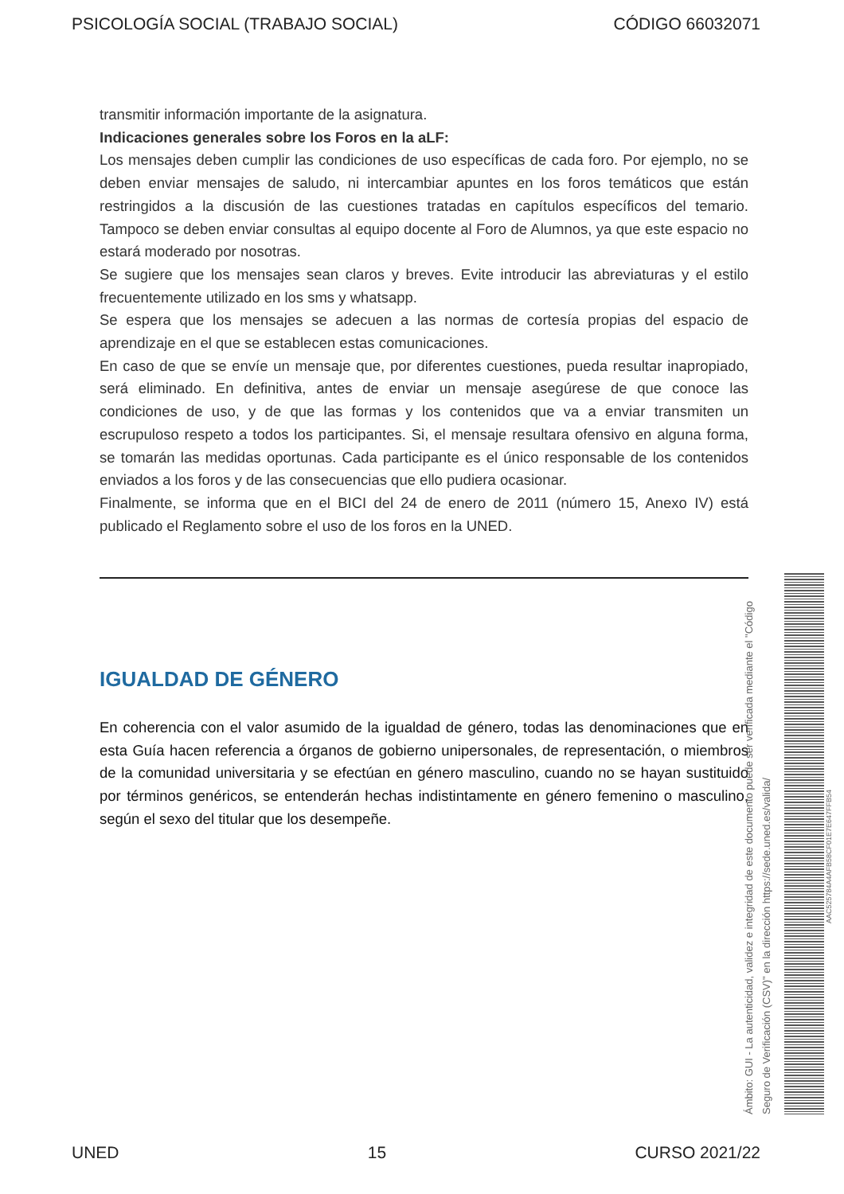PSICOLOGÍA SOCIAL (TRABAJO SOCIAL) CÓDIGO 66032071
transmitir información importante de la asignatura.
Indicaciones generales sobre los Foros en la aLF:
Los mensajes deben cumplir las condiciones de uso específicas de cada foro. Por ejemplo, no se deben enviar mensajes de saludo, ni intercambiar apuntes en los foros temáticos que están restringidos a la discusión de las cuestiones tratadas en capítulos específicos del temario. Tampoco se deben enviar consultas al equipo docente al Foro de Alumnos, ya que este espacio no estará moderado por nosotras.
Se sugiere que los mensajes sean claros y breves. Evite introducir las abreviaturas y el estilo frecuentemente utilizado en los sms y whatsapp.
Se espera que los mensajes se adecuen a las normas de cortesía propias del espacio de aprendizaje en el que se establecen estas comunicaciones.
En caso de que se envíe un mensaje que, por diferentes cuestiones, pueda resultar inapropiado, será eliminado. En definitiva, antes de enviar un mensaje asegúrese de que conoce las condiciones de uso, y de que las formas y los contenidos que va a enviar transmiten un escrupuloso respeto a todos los participantes. Si, el mensaje resultara ofensivo en alguna forma, se tomarán las medidas oportunas. Cada participante es el único responsable de los contenidos enviados a los foros y de las consecuencias que ello pudiera ocasionar.
Finalmente, se informa que en el BICI del 24 de enero de 2011 (número 15, Anexo IV) está publicado el Reglamento sobre el uso de los foros en la UNED.
IGUALDAD DE GÉNERO
En coherencia con el valor asumido de la igualdad de género, todas las denominaciones que en esta Guía hacen referencia a órganos de gobierno unipersonales, de representación, o miembros de la comunidad universitaria y se efectúan en género masculino, cuando no se hayan sustituido por términos genéricos, se entenderán hechas indistintamente en género femenino o masculino, según el sexo del titular que los desempeñe.
Ámbito: GUI - La autenticidad, validez e integridad de este documento puede ser verificada mediante el "Código Seguro de Verificación (CSV)" en la dirección https://sede.uned.es/valida/
AAC525784A4AFB58CF01E7E647FFB54
UNED 15 CURSO 2021/22